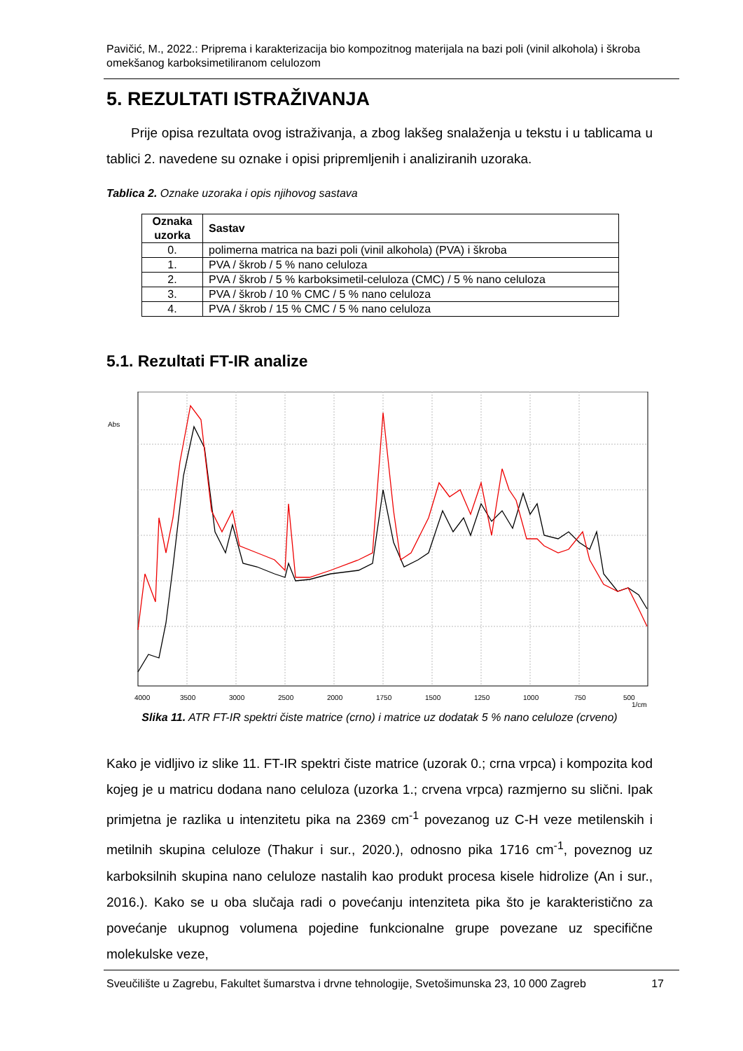Pavičić, M., 2022.: Priprema i karakterizacija bio kompozitnog materijala na bazi poli (vinil alkohola) i škroba omekšanog karboksimetiliranom celulozom
5. REZULTATI ISTRAŽIVANJA
Prije opisa rezultata ovog istraživanja, a zbog lakšeg snalaženja u tekstu i u tablicama u tablici 2. navedene su oznake i opisi pripremljenih i analiziranih uzoraka.
Tablica 2. Oznake uzoraka i opis njihovog sastava
| Oznaka uzorka | Sastav |
| --- | --- |
| 0. | polimerna matrica na bazi poli (vinil alkohola) (PVA) i škroba |
| 1. | PVA / škrob / 5 % nano celuloza |
| 2. | PVA / škrob / 5 % karboksimetil-celuloza (CMC) / 5 % nano celuloza |
| 3. | PVA / škrob / 10 % CMC / 5 % nano celuloza |
| 4. | PVA / škrob / 15 % CMC / 5 % nano celuloza |
5.1. Rezultati FT-IR analize
Abs
4000
3500
3000
2500
2000
1750
1500
1250
1000
750
500
1/cm
Slika 11. ATR FT-IR spektri čiste matrice (crno) i matrice uz dodatak 5 % nano celuloze (crveno)
Kako je vidljivo iz slike 11. FT-IR spektri čiste matrice (uzorak 0.; crna vrpca) i kompozita kod kojeg je u matricu dodana nano celuloza (uzorka 1.; crvena vrpca) razmjerno su slični. Ipak primjetna je razlika u intenzitetu pika na 2369 cm<sup>-1</sup> povezanog uz C-H veze metilenskih i metilnih skupina celuloze (Thakur i sur., 2020.), odnosno pika 1716 cm<sup>-1</sup>, poveznog uz karboksilnih skupina nano celuloze nastalih kao produkt procesa kisele hidrolize (An i sur., 2016.). Kako se u oba slučaja radi o povećanju intenziteta pika što je karakteristično za povećanje ukupnog volumena pojedine funkcionalne grupe povezane uz specifične molekulske veze,
Sveučilište u Zagrebu, Fakultet šumarstva i drvne tehnologije, Svetošimunska 23, 10 000 Zagreb 17